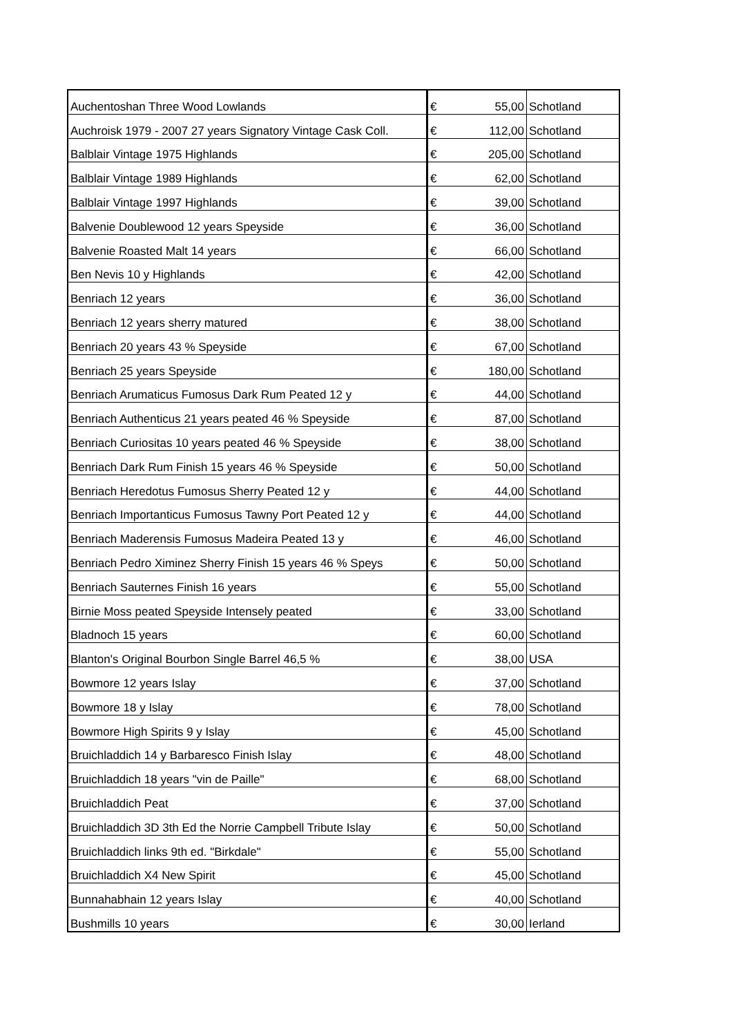| Auchentoshan Three Wood Lowlands | € | 55,00 | Schotland |
| Auchroisk 1979 - 2007 27 years Signatory Vintage Cask Coll. | € | 112,00 | Schotland |
| Balblair Vintage 1975 Highlands | € | 205,00 | Schotland |
| Balblair Vintage 1989 Highlands | € | 62,00 | Schotland |
| Balblair Vintage 1997 Highlands | € | 39,00 | Schotland |
| Balvenie Doublewood 12 years Speyside | € | 36,00 | Schotland |
| Balvenie Roasted Malt 14 years | € | 66,00 | Schotland |
| Ben Nevis 10 y Highlands | € | 42,00 | Schotland |
| Benriach 12 years | € | 36,00 | Schotland |
| Benriach 12 years sherry matured | € | 38,00 | Schotland |
| Benriach 20 years 43 % Speyside | € | 67,00 | Schotland |
| Benriach 25 years Speyside | € | 180,00 | Schotland |
| Benriach Arumaticus Fumosus Dark Rum Peated 12 y | € | 44,00 | Schotland |
| Benriach Authenticus 21 years peated 46 % Speyside | € | 87,00 | Schotland |
| Benriach Curiositas 10 years peated 46 % Speyside | € | 38,00 | Schotland |
| Benriach Dark Rum Finish 15 years 46 % Speyside | € | 50,00 | Schotland |
| Benriach Heredotus Fumosus Sherry Peated 12 y | € | 44,00 | Schotland |
| Benriach Importanticus Fumosus Tawny Port Peated 12 y | € | 44,00 | Schotland |
| Benriach Maderensis Fumosus Madeira Peated 13 y | € | 46,00 | Schotland |
| Benriach Pedro Ximinez Sherry Finish 15 years 46 % Speys | € | 50,00 | Schotland |
| Benriach Sauternes Finish 16 years | € | 55,00 | Schotland |
| Birnie Moss peated Speyside Intensely peated | € | 33,00 | Schotland |
| Bladnoch 15 years | € | 60,00 | Schotland |
| Blanton's Original Bourbon Single Barrel 46,5 % | € | 38,00 | USA |
| Bowmore 12 years Islay | € | 37,00 | Schotland |
| Bowmore 18 y Islay | € | 78,00 | Schotland |
| Bowmore High Spirits 9 y Islay | € | 45,00 | Schotland |
| Bruichladdich 14 y Barbaresco Finish Islay | € | 48,00 | Schotland |
| Bruichladdich 18 years "vin de Paille" | € | 68,00 | Schotland |
| Bruichladdich Peat | € | 37,00 | Schotland |
| Bruichladdich 3D 3th Ed the Norrie Campbell Tribute Islay | € | 50,00 | Schotland |
| Bruichladdich links 9th ed. "Birkdale" | € | 55,00 | Schotland |
| Bruichladdich X4 New Spirit | € | 45,00 | Schotland |
| Bunnahabhain 12 years Islay | € | 40,00 | Schotland |
| Bushmills 10 years | € | 30,00 | Ierland |